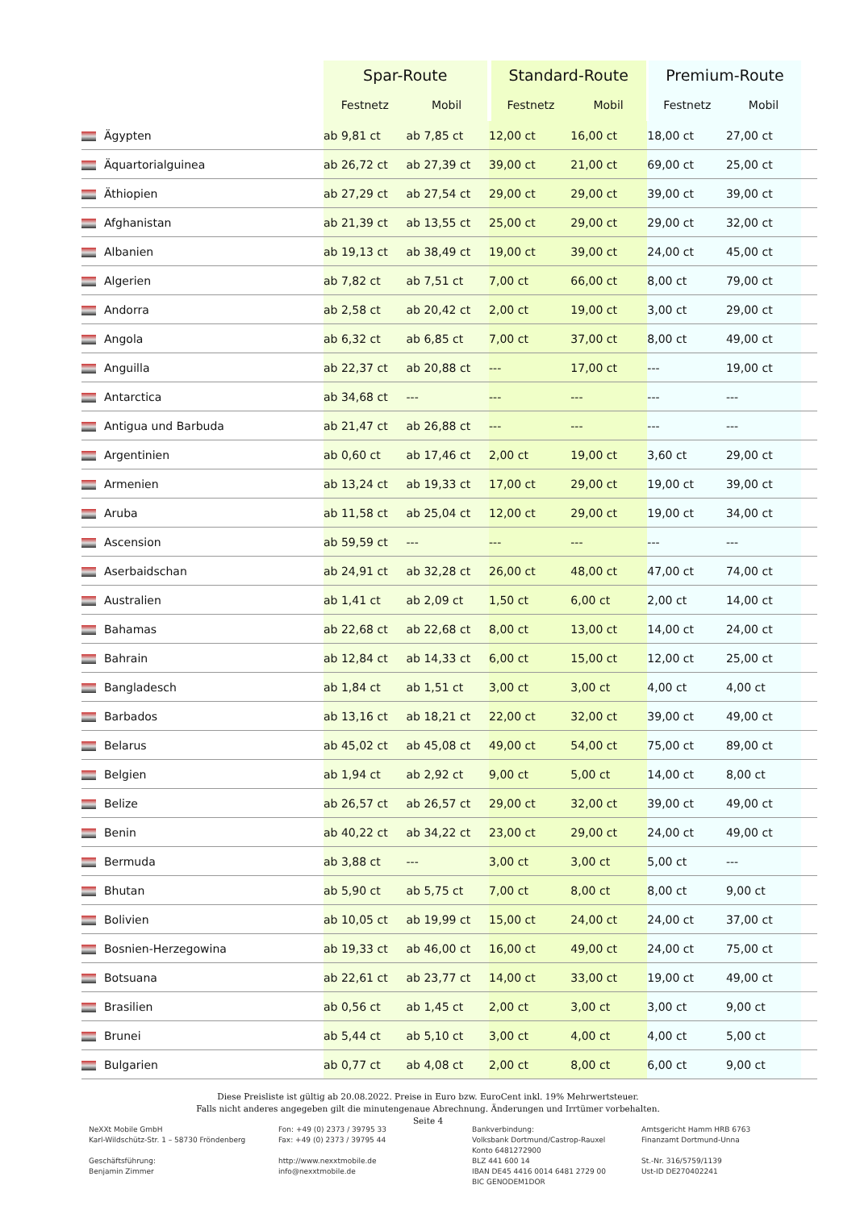| | Spar-Route | | Standard-Route | | Premium-Route | | |
| --- | --- | --- | --- | --- | --- | --- | --- |
| | Festnetz | Mobil | Festnetz | Mobil | Festnetz | Mobil | |
| Ägypten | ab 9,81 ct | ab 7,85 ct | 12,00 ct | 16,00 ct | 18,00 ct | 27,00 ct | |
| Äquartorialguinea | ab 26,72 ct | ab 27,39 ct | 39,00 ct | 21,00 ct | 69,00 ct | 25,00 ct | |
| Äthiopien | ab 27,29 ct | ab 27,54 ct | 29,00 ct | 29,00 ct | 39,00 ct | 39,00 ct | |
| Afghanistan | ab 21,39 ct | ab 13,55 ct | 25,00 ct | 29,00 ct | 29,00 ct | 32,00 ct | |
| Albanien | ab 19,13 ct | ab 38,49 ct | 19,00 ct | 39,00 ct | 24,00 ct | 45,00 ct | |
| Algerien | ab 7,82 ct | ab 7,51 ct | 7,00 ct | 66,00 ct | 8,00 ct | 79,00 ct | |
| Andorra | ab 2,58 ct | ab 20,42 ct | 2,00 ct | 19,00 ct | 3,00 ct | 29,00 ct | |
| Angola | ab 6,32 ct | ab 6,85 ct | 7,00 ct | 37,00 ct | 8,00 ct | 49,00 ct | |
| Anguilla | ab 22,37 ct | ab 20,88 ct | --- | 17,00 ct | --- | 19,00 ct | |
| Antarctica | ab 34,68 ct | --- | --- | --- | --- | --- | |
| Antigua und Barbuda | ab 21,47 ct | ab 26,88 ct | --- | --- | --- | --- | |
| Argentinien | ab 0,60 ct | ab 17,46 ct | 2,00 ct | 19,00 ct | 3,60 ct | 29,00 ct | |
| Armenien | ab 13,24 ct | ab 19,33 ct | 17,00 ct | 29,00 ct | 19,00 ct | 39,00 ct | |
| Aruba | ab 11,58 ct | ab 25,04 ct | 12,00 ct | 29,00 ct | 19,00 ct | 34,00 ct | |
| Ascension | ab 59,59 ct | --- | --- | --- | --- | --- | |
| Aserbaidschan | ab 24,91 ct | ab 32,28 ct | 26,00 ct | 48,00 ct | 47,00 ct | 74,00 ct | |
| Australien | ab 1,41 ct | ab 2,09 ct | 1,50 ct | 6,00 ct | 2,00 ct | 14,00 ct | |
| Bahamas | ab 22,68 ct | ab 22,68 ct | 8,00 ct | 13,00 ct | 14,00 ct | 24,00 ct | |
| Bahrain | ab 12,84 ct | ab 14,33 ct | 6,00 ct | 15,00 ct | 12,00 ct | 25,00 ct | |
| Bangladesch | ab 1,84 ct | ab 1,51 ct | 3,00 ct | 3,00 ct | 4,00 ct | 4,00 ct | |
| Barbados | ab 13,16 ct | ab 18,21 ct | 22,00 ct | 32,00 ct | 39,00 ct | 49,00 ct | |
| Belarus | ab 45,02 ct | ab 45,08 ct | 49,00 ct | 54,00 ct | 75,00 ct | 89,00 ct | |
| Belgien | ab 1,94 ct | ab 2,92 ct | 9,00 ct | 5,00 ct | 14,00 ct | 8,00 ct | |
| Belize | ab 26,57 ct | ab 26,57 ct | 29,00 ct | 32,00 ct | 39,00 ct | 49,00 ct | |
| Benin | ab 40,22 ct | ab 34,22 ct | 23,00 ct | 29,00 ct | 24,00 ct | 49,00 ct | |
| Bermuda | ab 3,88 ct | --- | 3,00 ct | 3,00 ct | 5,00 ct | --- | |
| Bhutan | ab 5,90 ct | ab 5,75 ct | 7,00 ct | 8,00 ct | 8,00 ct | 9,00 ct | |
| Bolivien | ab 10,05 ct | ab 19,99 ct | 15,00 ct | 24,00 ct | 24,00 ct | 37,00 ct | |
| Bosnien-Herzegowina | ab 19,33 ct | ab 46,00 ct | 16,00 ct | 49,00 ct | 24,00 ct | 75,00 ct | |
| Botsuana | ab 22,61 ct | ab 23,77 ct | 14,00 ct | 33,00 ct | 19,00 ct | 49,00 ct | |
| Brasilien | ab 0,56 ct | ab 1,45 ct | 2,00 ct | 3,00 ct | 3,00 ct | 9,00 ct | |
| Brunei | ab 5,44 ct | ab 5,10 ct | 3,00 ct | 4,00 ct | 4,00 ct | 5,00 ct | |
| Bulgarien | ab 0,77 ct | ab 4,08 ct | 2,00 ct | 8,00 ct | 6,00 ct | 9,00 ct | |
Diese Preisliste ist gültig ab 20.08.2022. Preise in Euro bzw. EuroCent inkl. 19% Mehrwertsteuer.
Falls nicht anderes angegeben gilt die minutengenaue Abrechnung. Änderungen und Irrtümer vorbehalten.
Seite 4
NeXXt Mobile GmbH
Karl-Wildschütz-Str. 1 – 58730 Fröndenberg
Geschäftsführung:
Benjamin Zimmer
Fon: +49 (0) 2373 / 39795 33
Fax: +49 (0) 2373 / 39795 44
http://www.nexxtmobile.de
info@nexxtmobile.de
Bankverbindung:
Volksbank Dortmund/Castrop-Rauxel
Konto 6481272900
BLZ 441 600 14
IBAN DE45 4416 0014 6481 2729 00
BIC GENODEM1DOR
Amtsgericht Hamm HRB 6763
Finanzamt Dortmund-Unna
St.-Nr. 316/5759/1139
Ust-ID DE270402241